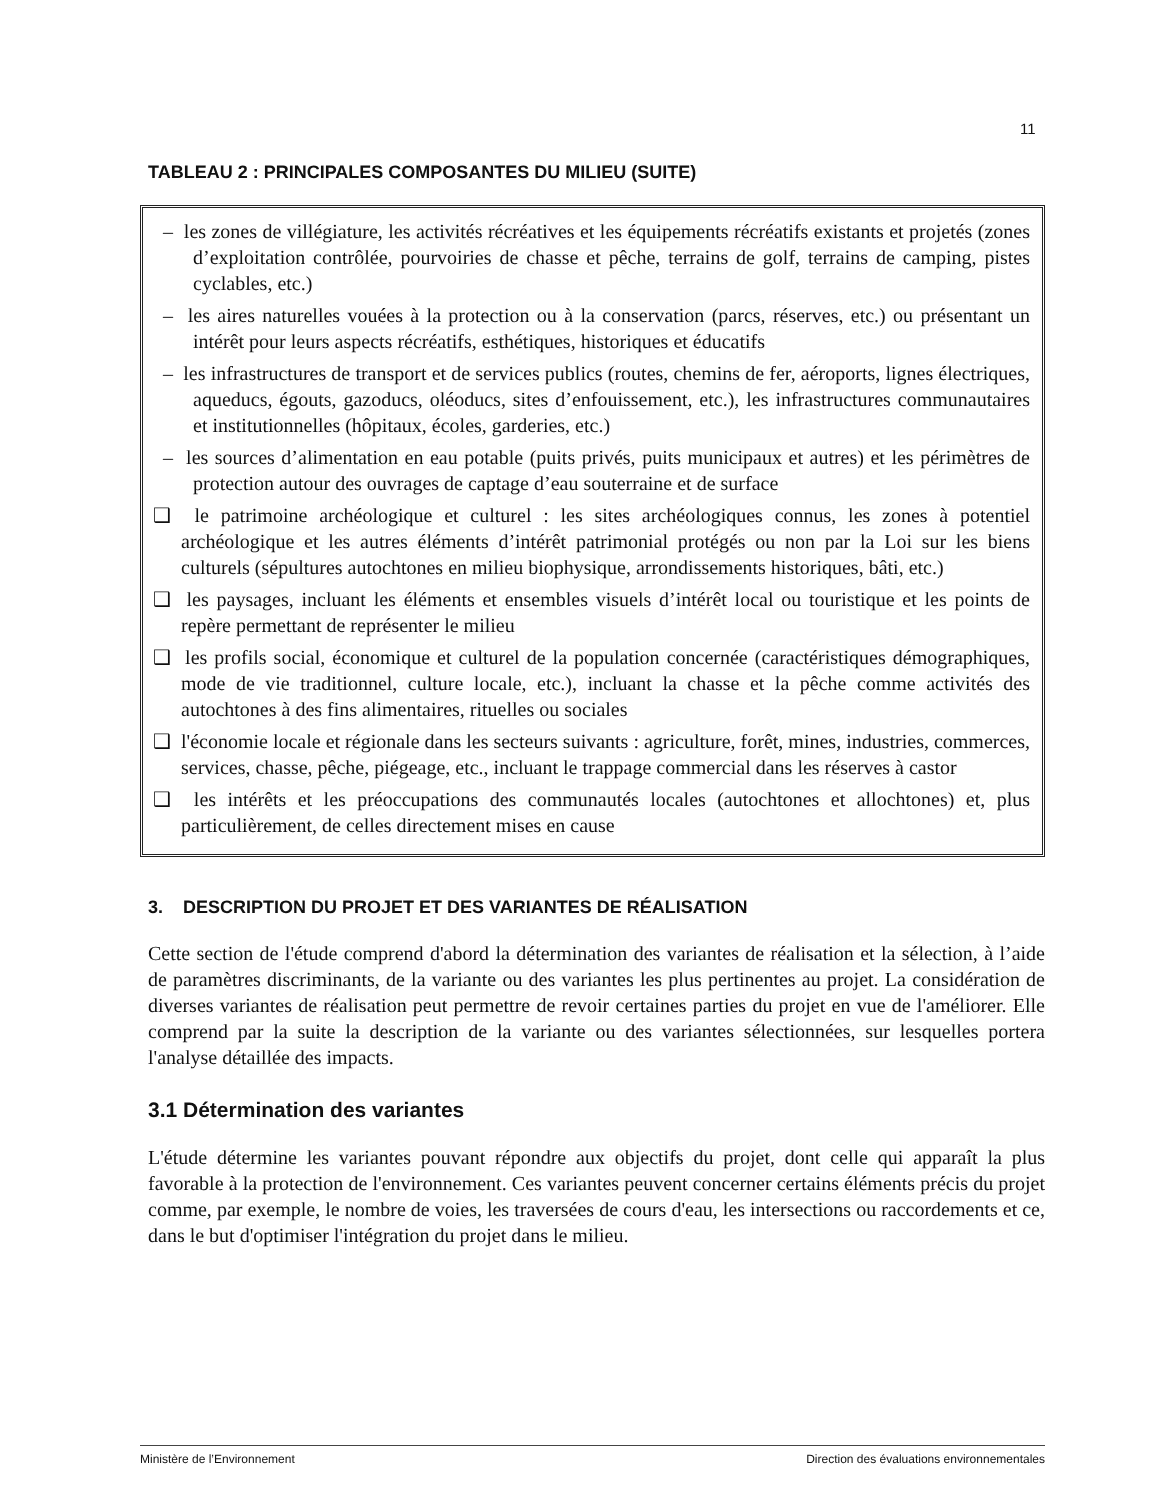11
TABLEAU 2 : PRINCIPALES COMPOSANTES DU MILIEU (SUITE)
– les zones de villégiature, les activités récréatives et les équipements récréatifs existants et projetés (zones d’exploitation contrôlée, pourvoiries de chasse et pêche, terrains de golf, terrains de camping, pistes cyclables, etc.)
– les aires naturelles vouées à la protection ou à la conservation (parcs, réserves, etc.) ou présentant un intérêt pour leurs aspects récréatifs, esthétiques, historiques et éducatifs
– les infrastructures de transport et de services publics (routes, chemins de fer, aéroports, lignes électriques, aqueducs, égouts, gazoducs, oléoducs, sites d’enfouissement, etc.), les infrastructures communautaires et institutionnelles (hôpitaux, écoles, garderies, etc.)
– les sources d’alimentation en eau potable (puits privés, puits municipaux et autres) et les périmètres de protection autour des ouvrages de captage d’eau souterraine et de surface
❑ le patrimoine archéologique et culturel : les sites archéologiques connus, les zones à potentiel archéologique et les autres éléments d’intérêt patrimonial protégés ou non par la Loi sur les biens culturels (sépultures autochtones en milieu biophysique, arrondissements historiques, bâti, etc.)
❑ les paysages, incluant les éléments et ensembles visuels d’intérêt local ou touristique et les points de repère permettant de représenter le milieu
❑ les profils social, économique et culturel de la population concernée (caractéristiques démographiques, mode de vie traditionnel, culture locale, etc.), incluant la chasse et la pêche comme activités des autochtones à des fins alimentaires, rituelles ou sociales
❑ l'économie locale et régionale dans les secteurs suivants : agriculture, forêt, mines, industries, commerces, services, chasse, pêche, piégeage, etc., incluant le trappage commercial dans les réserves à castor
❑ les intérêts et les préoccupations des communautés locales (autochtones et allochtones) et, plus particulièrement, de celles directement mises en cause
3. DESCRIPTION DU PROJET ET DES VARIANTES DE RÉALISATION
Cette section de l'étude comprend d'abord la détermination des variantes de réalisation et la sélection, à l’aide de paramètres discriminants, de la variante ou des variantes les plus pertinentes au projet. La considération de diverses variantes de réalisation peut permettre de revoir certaines parties du projet en vue de l'améliorer. Elle comprend par la suite la description de la variante ou des variantes sélectionnées, sur lesquelles portera l'analyse détaillée des impacts.
3.1 Détermination des variantes
L'étude détermine les variantes pouvant répondre aux objectifs du projet, dont celle qui apparaît la plus favorable à la protection de l'environnement. Ces variantes peuvent concerner certains éléments précis du projet comme, par exemple, le nombre de voies, les traversées de cours d'eau, les intersections ou raccordements et ce, dans le but d'optimiser l'intégration du projet dans le milieu.
Ministère de l’Environnement Direction des évaluations environnementales